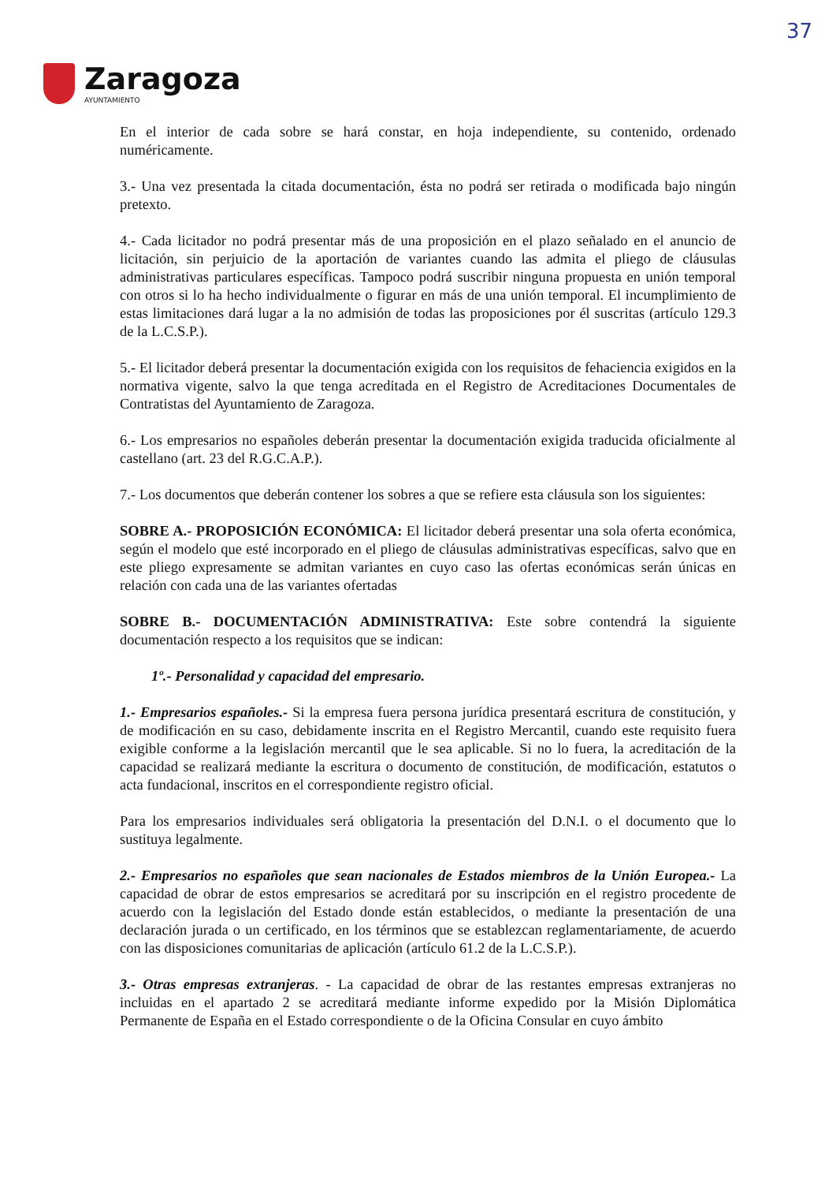37
Zaragoza
AYUNTAMIENTO
En el interior de cada sobre se hará constar, en hoja independiente, su contenido, ordenado numéricamente.
3.- Una vez presentada la citada documentación, ésta no podrá ser retirada o modificada bajo ningún pretexto.
4.- Cada licitador no podrá presentar más de una proposición en el plazo señalado en el anuncio de licitación, sin perjuicio de la aportación de variantes cuando las admita el pliego de cláusulas administrativas particulares específicas. Tampoco podrá suscribir ninguna propuesta en unión temporal con otros si lo ha hecho individualmente o figurar en más de una unión temporal. El incumplimiento de estas limitaciones dará lugar a la no admisión de todas las proposiciones por él suscritas (artículo 129.3 de la L.C.S.P.).
5.- El licitador deberá presentar la documentación exigida con los requisitos de fehaciencia exigidos en la normativa vigente, salvo la que tenga acreditada en el Registro de Acreditaciones Documentales de Contratistas del Ayuntamiento de Zaragoza.
6.- Los empresarios no españoles deberán presentar la documentación exigida traducida oficialmente al castellano (art. 23 del R.G.C.A.P.).
7.- Los documentos que deberán contener los sobres a que se refiere esta cláusula son los siguientes:
SOBRE A.- PROPOSICIÓN ECONÓMICA: El licitador deberá presentar una sola oferta económica, según el modelo que esté incorporado en el pliego de cláusulas administrativas específicas, salvo que en este pliego expresamente se admitan variantes en cuyo caso las ofertas económicas serán únicas en relación con cada una de las variantes ofertadas
SOBRE B.- DOCUMENTACIÓN ADMINISTRATIVA: Este sobre contendrá la siguiente documentación respecto a los requisitos que se indican:
1º.- Personalidad y capacidad del empresario.
1.- Empresarios españoles.- Si la empresa fuera persona jurídica presentará escritura de constitución, y de modificación en su caso, debidamente inscrita en el Registro Mercantil, cuando este requisito fuera exigible conforme a la legislación mercantil que le sea aplicable. Si no lo fuera, la acreditación de la capacidad se realizará mediante la escritura o documento de constitución, de modificación, estatutos o acta fundacional, inscritos en el correspondiente registro oficial.
Para los empresarios individuales será obligatoria la presentación del D.N.I. o el documento que lo sustituya legalmente.
2.- Empresarios no españoles que sean nacionales de Estados miembros de la Unión Europea.- La capacidad de obrar de estos empresarios se acreditará por su inscripción en el registro procedente de acuerdo con la legislación del Estado donde están establecidos, o mediante la presentación de una declaración jurada o un certificado, en los términos que se establezcan reglamentariamente, de acuerdo con las disposiciones comunitarias de aplicación (artículo 61.2 de la L.C.S.P.).
3.- Otras empresas extranjeras. - La capacidad de obrar de las restantes empresas extranjeras no incluidas en el apartado 2 se acreditará mediante informe expedido por la Misión Diplomática Permanente de España en el Estado correspondiente o de la Oficina Consular en cuyo ámbito